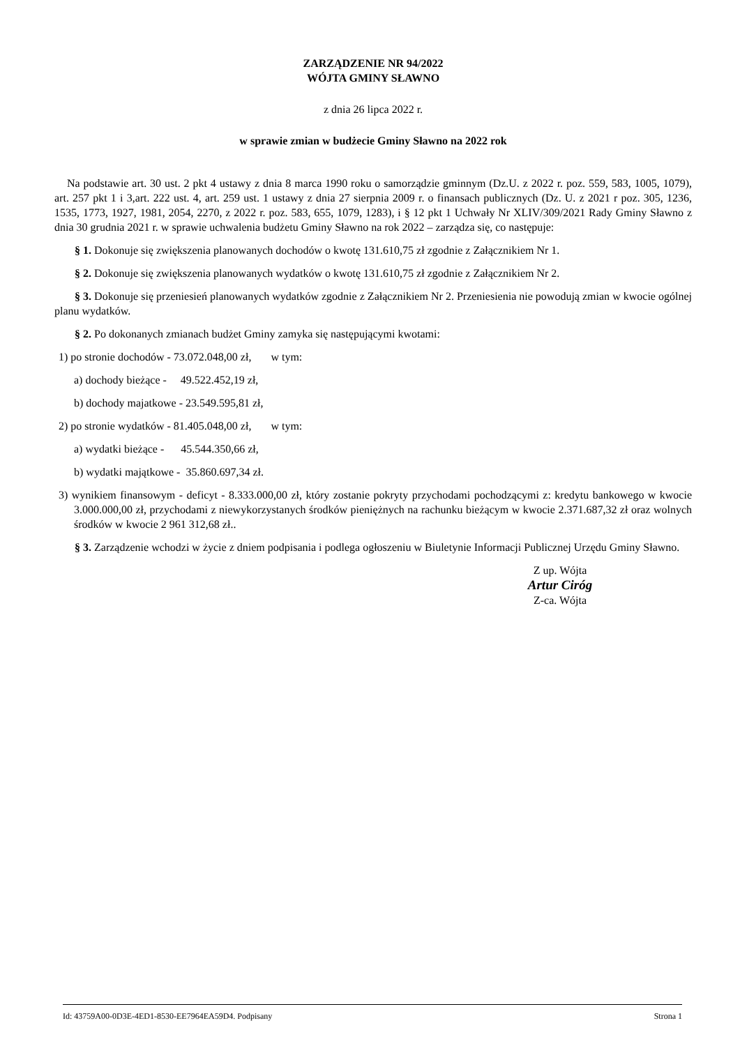ZARZĄDZENIE NR 94/2022
WÓJTA GMINY SŁAWNO
z dnia 26 lipca 2022 r.
w sprawie zmian w budżecie Gminy Sławno na 2022 rok
Na podstawie art. 30 ust. 2 pkt 4 ustawy z dnia 8 marca 1990 roku o samorządzie gminnym (Dz.U. z 2022 r. poz. 559, 583, 1005, 1079), art. 257 pkt 1 i 3,art. 222 ust. 4, art. 259 ust. 1 ustawy z dnia 27 sierpnia 2009 r. o finansach publicznych (Dz. U. z 2021 r poz. 305, 1236, 1535, 1773, 1927, 1981, 2054, 2270, z 2022 r. poz. 583, 655, 1079, 1283), i § 12 pkt 1 Uchwały Nr XLIV/309/2021 Rady Gminy Sławno z dnia 30 grudnia 2021 r. w sprawie uchwalenia budżetu Gminy Sławno na rok 2022 – zarządza się, co następuje:
§ 1. Dokonuje się zwiększenia planowanych dochodów o kwotę 131.610,75 zł zgodnie z Załącznikiem Nr 1.
§ 2. Dokonuje się zwiększenia planowanych wydatków o kwotę 131.610,75 zł zgodnie z Załącznikiem Nr 2.
§ 3. Dokonuje się przeniesień planowanych wydatków zgodnie z Załącznikiem Nr 2. Przeniesienia nie powodują zmian w kwocie ogólnej planu wydatków.
§ 2. Po dokonanych zmianach budżet Gminy zamyka się następującymi kwotami:
1) po stronie dochodów - 73.072.048,00 zł, w tym:
a) dochody bieżące - 49.522.452,19 zł,
b) dochody majatkowe - 23.549.595,81 zł,
2) po stronie wydatków - 81.405.048,00 zł, w tym:
a) wydatki bieżące - 45.544.350,66 zł,
b) wydatki majątkowe - 35.860.697,34 zł.
3) wynikiem finansowym - deficyt - 8.333.000,00 zł, który zostanie pokryty przychodami pochodzącymi z: kredytu bankowego w kwocie 3.000.000,00 zł, przychodami z niewykorzystanych środków pieniężnych na rachunku bieżącym w kwocie 2.371.687,32 zł oraz wolnych środków w kwocie 2 961 312,68 zł..
§ 3. Zarządzenie wchodzi w życie z dniem podpisania i podlega ogłoszeniu w Biuletynie Informacji Publicznej Urzędu Gminy Sławno.
Z up. Wójta
Artur Ciróg
Z-ca. Wójta
Id: 43759A00-0D3E-4ED1-8530-EE7964EA59D4. Podpisany Strona 1